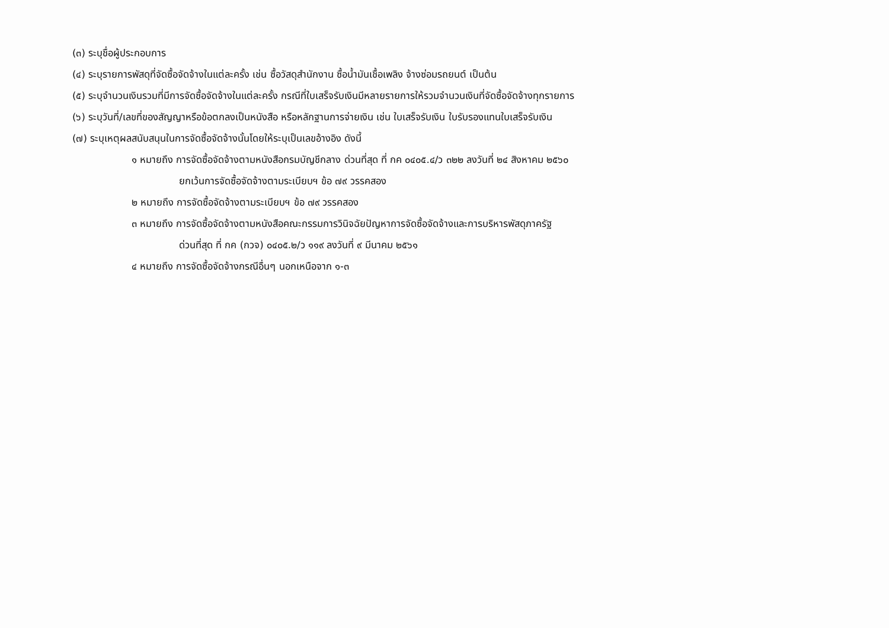(๓) ระบุชื่อผู้ประกอบการ
(๔) ระบุรายการพัสดุที่จัดซื้อจัดจ้างในแต่ละครั้ง เช่น ซื้อวัสดุสำนักงาน ซื้อน้ำมันเชื้อเพลิง จ้างซ่อมรถยนต์ เป็นต้น
(๕) ระบุจำนวนเงินรวมที่มีการจัดซื้อจัดจ้างในแต่ละครั้ง กรณีที่ใบเสร็จรับเงินมีหลายรายการให้รวมจำนวนเงินที่จัดซื้อจัดจ้างทุกรายการ
(๖) ระบุวันที่/เลขที่ของสัญญาหรือข้อตกลงเป็นหนังสือ หรือหลักฐานการจ่ายเงิน เช่น ใบเสร็จรับเงิน ใบรับรองแทนใบเสร็จรับเงิน
(๗) ระบุเหตุผลสนับสนุนในการจัดซื้อจัดจ้างนั้นโดยให้ระบุเป็นเลขอ้างอิง ดังนี้
๑ หมายถึง การจัดซื้อจัดจ้างตามหนังสือกรมบัญชีกลาง ด่วนที่สุด ที่ กค ๐๔๐๕.๔/ว ๓๒๒ ลงวันที่ ๒๔ สิงหาคม ๒๕๖๐
ยกเว้นการจัดซื้อจัดจ้างตามระเบียบฯ ข้อ ๗๙ วรรคสอง
๒ หมายถึง การจัดซื้อจัดจ้างตามระเบียบฯ ข้อ ๗๙ วรรคสอง
๓ หมายถึง การจัดซื้อจัดจ้างตามหนังสือคณะกรรมการวินิจฉัยปัญหาการจัดซื้อจัดจ้างและการบริหารพัสดุภาครัฐ
ด่วนที่สุด ที่ กค (กวจ) ๐๔๐๕.๒/ว ๑๑๙ ลงวันที่ ๙ มีนาคม ๒๕๖๑
๔ หมายถึง การจัดซื้อจัดจ้างกรณีอื่นๆ นอกเหนือจาก ๑-๓